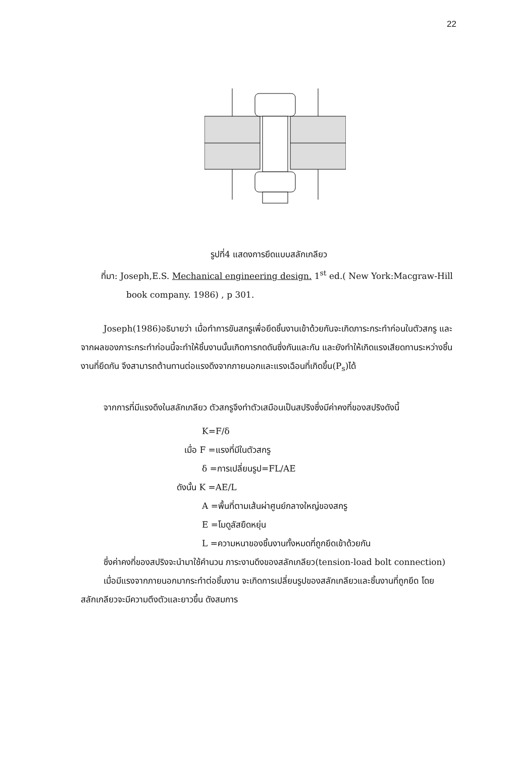22
รูปที่4 แสดงการยึดแบบสลักเกลียว
ที่มา: Joseph,E.S. Mechanical engineering design. 1<sup>st</sup> ed.( New York:Macgraw-Hill
book company. 1986) , p 301.
Joseph(1986)อธิบายว่า เมื่อทำการขันสกรูเพื่อยึดชิ้นงานเข้าด้วยกันจะเกิดภาระกระทำก่อนในตัวสกรู และจากผลของภาระกระทำก่อนนี้จะทำให้ชิ้นงานนั้นเกิดการกดดันซึ่งกันและกัน และยังทำให้เกิดแรงเสียดทานระหว่างชิ้นงานที่ยึดกัน จึงสามารถต้านทานต่อแรงดึงจากภายนอกและแรงเฉือนที่เกิดขึ้น(P<sub>s</sub>)ได้
จากการที่มีแรงดึงในสลักเกลียว ตัวสกรูจึงทำตัวเสมือนเป็นสปริงซึ่งมีค่าคงที่ของสปริงดังนี้
K=F/δ
เมื่อ F =แรงที่มีในตัวสกรู
δ =การเปลี่ยนรูป=FL/AE
ดังนั้น K =AE/L
A =พื้นที่ตามเส้นผ่าศูนย์กลางใหญ่ของสกรู
E =โมดูลัสยืดหยุ่น
L =ความหนาของชิ้นงานทั้งหมดที่ถูกยึดเข้าด้วยกัน
ซึ่งค่าคงที่ของสปริงจะนำมาใช้คำนวน ภาระงานดึงของสลักเกลียว(tension-load bolt connection)
เมื่อมีแรงจากภายนอกมากระทำต่อชิ้นงาน จะเกิดการเปลี่ยนรูปของสลักเกลียวและชิ้นงานที่ถูกยึด โดยสลักเกลียวจะมีความตึงตัวและยาวขึ้น ดังสมการ